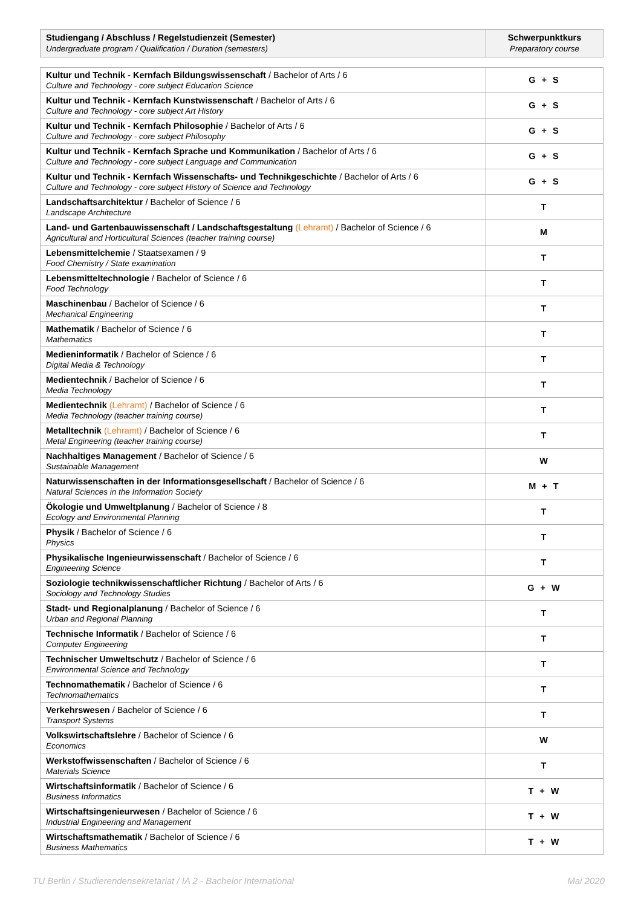| Studiengang / Abschluss / Regelstudienzeit (Semester) Undergraduate program / Qualification / Duration (semesters) | Schwerpunktkurs Preparatory course |
| --- | --- |
| Kultur und Technik - Kernfach Bildungswissenschaft / Bachelor of Arts / 6 Culture and Technology - core subject Education Science | G + S |
| Kultur und Technik - Kernfach Kunstwissenschaft / Bachelor of Arts / 6 Culture and Technology - core subject Art History | G + S |
| Kultur und Technik - Kernfach Philosophie / Bachelor of Arts / 6 Culture and Technology - core subject Philosophy | G + S |
| Kultur und Technik - Kernfach Sprache und Kommunikation / Bachelor of Arts / 6 Culture and Technology - core subject Language and Communication | G + S |
| Kultur und Technik - Kernfach Wissenschafts- und Technikgeschichte / Bachelor of Arts / 6 Culture and Technology - core subject History of Science and Technology | G + S |
| Landschaftsarchitektur / Bachelor of Science / 6 Landscape Architecture | T |
| Land- und Gartenbauwissenschaft / Landschaftsgestaltung (Lehramt) / Bachelor of Science / 6 Agricultural and Horticultural Sciences (teacher training course) | M |
| Lebensmittelchemie / Staatsexamen / 9 Food Chemistry / State examination | T |
| Lebensmitteltechnologie / Bachelor of Science / 6 Food Technology | T |
| Maschinenbau / Bachelor of Science / 6 Mechanical Engineering | T |
| Mathematik / Bachelor of Science / 6 Mathematics | T |
| Medieninformatik / Bachelor of Science / 6 Digital Media & Technology | T |
| Medientechnik / Bachelor of Science / 6 Media Technology | T |
| Medientechnik (Lehramt) / Bachelor of Science / 6 Media Technology (teacher training course) | T |
| Metalltechnik (Lehramt) / Bachelor of Science / 6 Metal Engineering (teacher training course) | T |
| Nachhaltiges Management / Bachelor of Science / 6 Sustainable Management | W |
| Naturwissenschaften in der Informationsgesellschaft / Bachelor of Science / 6 Natural Sciences in the Information Society | M + T |
| Ökologie und Umweltplanung / Bachelor of Science / 8 Ecology and Environmental Planning | T |
| Physik / Bachelor of Science / 6 Physics | T |
| Physikalische Ingenieurwissenschaft / Bachelor of Science / 6 Engineering Science | T |
| Soziologie technikwissenschaftlicher Richtung / Bachelor of Arts / 6 Sociology and Technology Studies | G + W |
| Stadt- und Regionalplanung / Bachelor of Science / 6 Urban and Regional Planning | T |
| Technische Informatik / Bachelor of Science / 6 Computer Engineering | T |
| Technischer Umweltschutz / Bachelor of Science / 6 Environmental Science and Technology | T |
| Technomathematik / Bachelor of Science / 6 Technomathematics | T |
| Verkehrswesen / Bachelor of Science / 6 Transport Systems | T |
| Volkswirtschaftslehre / Bachelor of Science / 6 Economics | W |
| Werkstoffwissenschaften / Bachelor of Science / 6 Materials Science | T |
| Wirtschaftsinformatik / Bachelor of Science / 6 Business Informatics | T + W |
| Wirtschaftsingenieurwesen / Bachelor of Science / 6 Industrial Engineering and Management | T + W |
| Wirtschaftsmathematik / Bachelor of Science / 6 Business Mathematics | T + W |
TU Berlin / Studierendensekretariat / IA 2 - Bachelor International Mai 2020